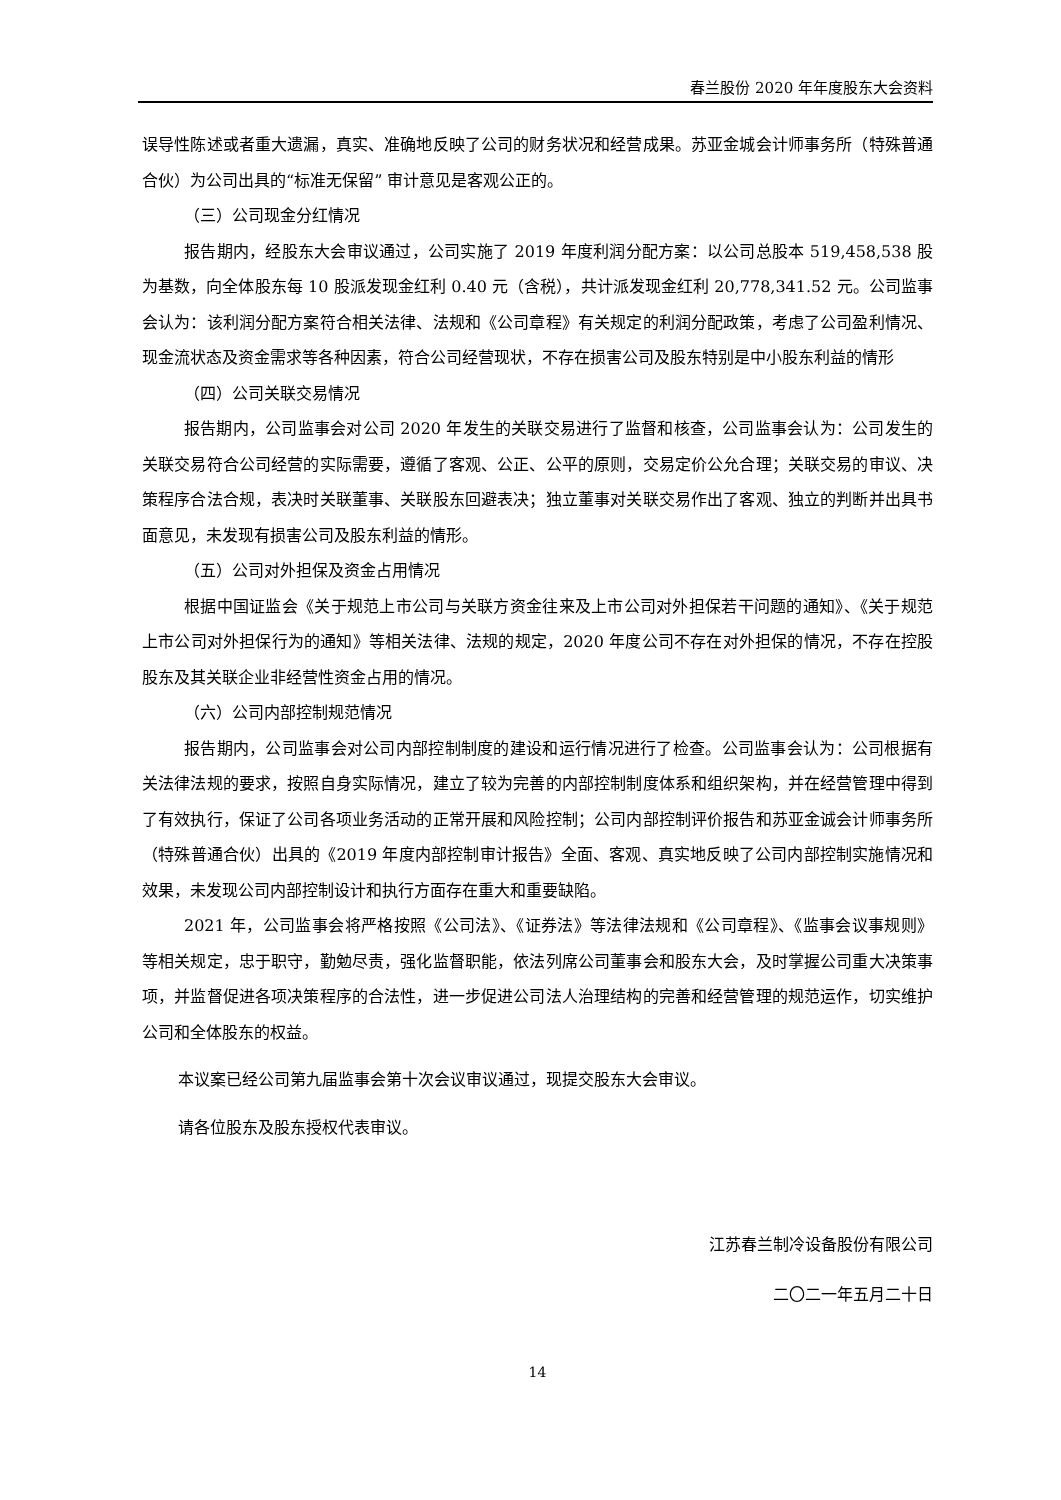春兰股份 2020 年年度股东大会资料
误导性陈述或者重大遗漏，真实、准确地反映了公司的财务状况和经营成果。苏亚金城会计师事务所（特殊普通合伙）为公司出具的“标准无保留” 审计意见是客观公正的。
（三）公司现金分红情况
报告期内，经股东大会审议通过，公司实施了 2019 年度利润分配方案：以公司总股本 519,458,538 股为基数，向全体股东每 10 股派发现金红利 0.40 元（含税），共计派发现金红利 20,778,341.52 元。公司监事会认为：该利润分配方案符合相关法律、法规和《公司章程》有关规定的利润分配政策，考虑了公司盈利情况、现金流状态及资金需求等各种因素，符合公司经营现状，不存在损害公司及股东特别是中小股东利益的情形
（四）公司关联交易情况
报告期内，公司监事会对公司 2020 年发生的关联交易进行了监督和核查，公司监事会认为：公司发生的关联交易符合公司经营的实际需要，遵循了客观、公正、公平的原则，交易定价公允合理；关联交易的审议、决策程序合法合规，表决时关联董事、关联股东回避表决；独立董事对关联交易作出了客观、独立的判断并出具书面意见，未发现有损害公司及股东利益的情形。
（五）公司对外担保及资金占用情况
根据中国证监会《关于规范上市公司与关联方资金往来及上市公司对外担保若干问题的通知》、《关于规范上市公司对外担保行为的通知》等相关法律、法规的规定，2020 年度公司不存在对外担保的情况，不存在控股股东及其关联企业非经营性资金占用的情况。
（六）公司内部控制规范情况
报告期内，公司监事会对公司内部控制制度的建设和运行情况进行了检查。公司监事会认为：公司根据有关法律法规的要求，按照自身实际情况，建立了较为完善的内部控制制度体系和组织架构，并在经营管理中得到了有效执行，保证了公司各项业务活动的正常开展和风险控制；公司内部控制评价报告和苏亚金诚会计师事务所（特殊普通合伙）出具的《2019 年度内部控制审计报告》全面、客观、真实地反映了公司内部控制实施情况和效果，未发现公司内部控制设计和执行方面存在重大和重要缺陷。
2021 年，公司监事会将严格按照《公司法》、《证券法》等法律法规和《公司章程》、《监事会议事规则》等相关规定，忠于职守，勤勉尽责，强化监督职能，依法列席公司董事会和股东大会，及时掌握公司重大决策事项，并监督促进各项决策程序的合法性，进一步促进公司法人治理结构的完善和经营管理的规范运作，切实维护公司和全体股东的权益。
本议案已经公司第九届监事会第十次会议审议通过，现提交股东大会审议。
请各位股东及股东授权代表审议。
江苏春兰制冷设备股份有限公司
二〇二一年五月二十日
14